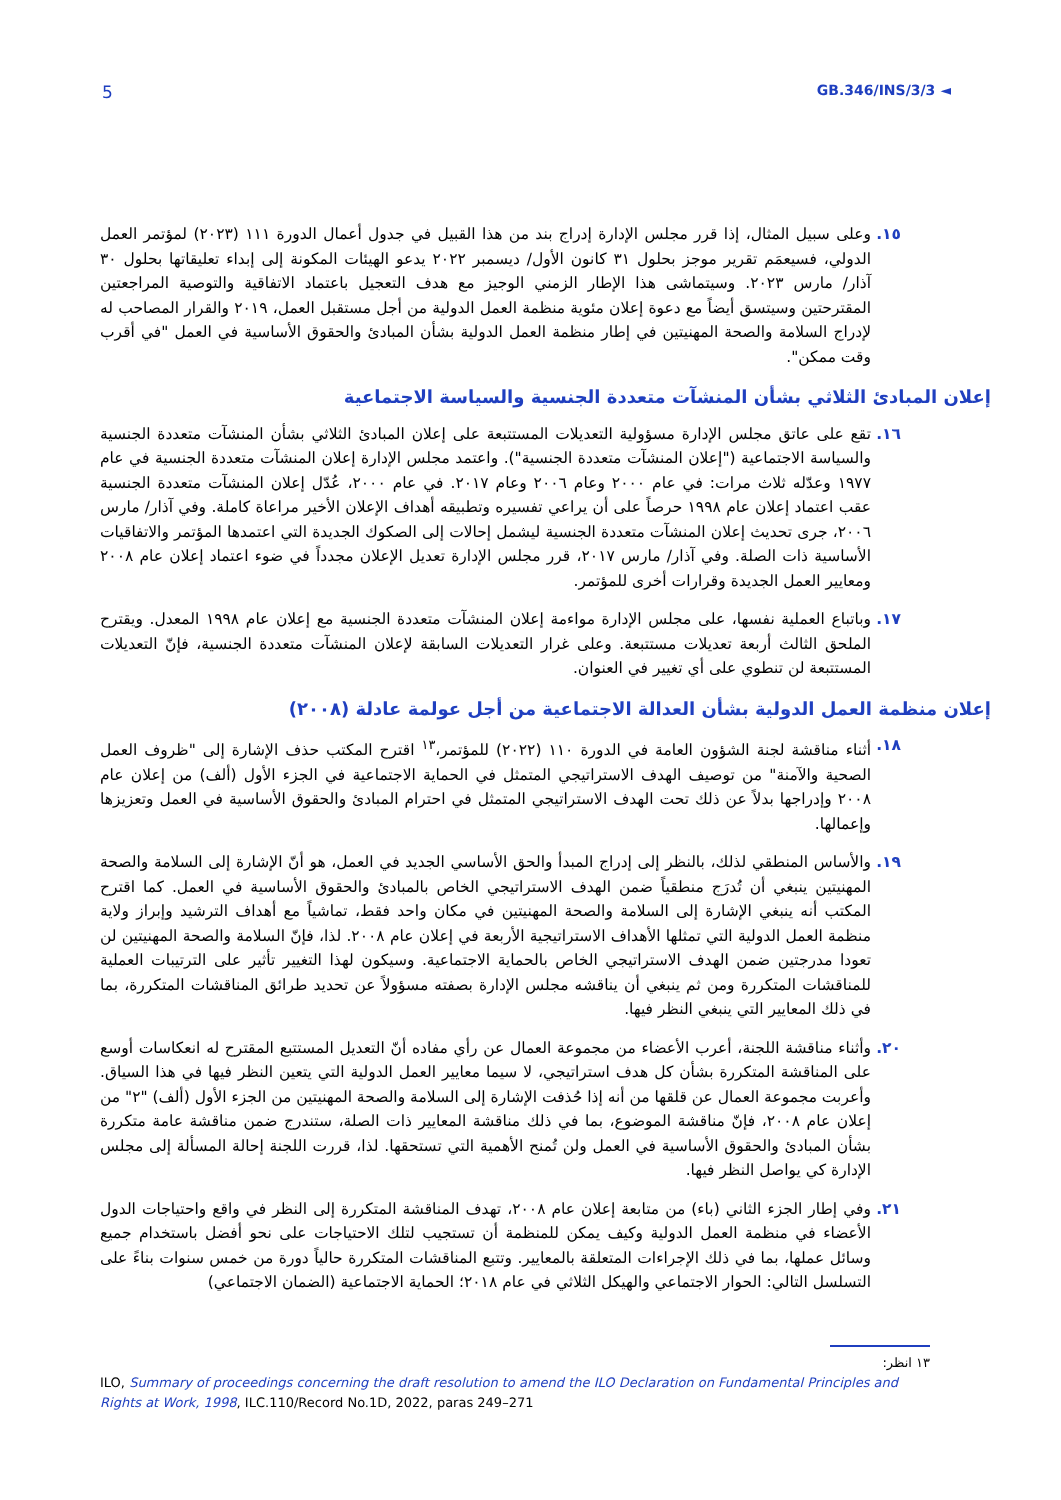5 GB.346/INS/3/3 ◄
١٥. وعلى سبيل المثال، إذا قرر مجلس الإدارة إدراج بند من هذا القبيل في جدول أعمال الدورة ١١١ (٢٠٢٣) لمؤتمر العمل الدولي، فسيعمَم تقرير موجز بحلول ٣١ كانون الأول/ ديسمبر ٢٠٢٢ يدعو الهيئات المكونة إلى إبداء تعليقاتها بحلول ٣٠ آذار/ مارس ٢٠٢٣. وسيتماشى هذا الإطار الزمني الوجيز مع هدف التعجيل باعتماد الاتفاقية والتوصية المراجعتين المقترحتين وسيتسق أيضاً مع دعوة إعلان مئوية منظمة العمل الدولية من أجل مستقبل العمل، ٢٠١٩ والقرار المصاحب له لإدراج السلامة والصحة المهنيتين في إطار منظمة العمل الدولية بشأن المبادئ والحقوق الأساسية في العمل "في أقرب وقت ممكن".
إعلان المبادئ الثلاثي بشأن المنشآت متعددة الجنسية والسياسة الاجتماعية
١٦. تقع على عاتق مجلس الإدارة مسؤولية التعديلات المستتبعة على إعلان المبادئ الثلاثي بشأن المنشآت متعددة الجنسية والسياسة الاجتماعية ("إعلان المنشآت متعددة الجنسية"). واعتمد مجلس الإدارة إعلان المنشآت متعددة الجنسية في عام ١٩٧٧ وعدّله ثلاث مرات: في عام ٢٠٠٠ وعام ٢٠٠٦ وعام ٢٠١٧. في عام ٢٠٠٠، عُدّل إعلان المنشآت متعددة الجنسية عقب اعتماد إعلان عام ١٩٩٨ حرصاً على أن يراعي تفسيره وتطبيقه أهداف الإعلان الأخير مراعاة كاملة. وفي آذار/ مارس ٢٠٠٦، جرى تحديث إعلان المنشآت متعددة الجنسية ليشمل إحالات إلى الصكوك الجديدة التي اعتمدها المؤتمر والاتفاقيات الأساسية ذات الصلة. وفي آذار/ مارس ٢٠١٧، قرر مجلس الإدارة تعديل الإعلان مجدداً في ضوء اعتماد إعلان عام ٢٠٠٨ ومعايير العمل الجديدة وقرارات أخرى للمؤتمر.
١٧. وباتباع العملية نفسها، على مجلس الإدارة مواءمة إعلان المنشآت متعددة الجنسية مع إعلان عام ١٩٩٨ المعدل. ويقترح الملحق الثالث أربعة تعديلات مستتبعة. وعلى غرار التعديلات السابقة لإعلان المنشآت متعددة الجنسية، فإنّ التعديلات المستتبعة لن تنطوي على أي تغيير في العنوان.
إعلان منظمة العمل الدولية بشأن العدالة الاجتماعية من أجل عولمة عادلة (٢٠٠٨)
١٨. أثناء مناقشة لجنة الشؤون العامة في الدورة ١١٠ (٢٠٢٢) للمؤتمر،<sup>١٣</sup> اقترح المكتب حذف الإشارة إلى "ظروف العمل الصحية والآمنة" من توصيف الهدف الاستراتيجي المتمثل في الحماية الاجتماعية في الجزء الأول (ألف) من إعلان عام ٢٠٠٨ وإدراجها بدلاً عن ذلك تحت الهدف الاستراتيجي المتمثل في احترام المبادئ والحقوق الأساسية في العمل وتعزيزها وإعمالها.
١٩. والأساس المنطقي لذلك، بالنظر إلى إدراج المبدأ والحق الأساسي الجديد في العمل، هو أنّ الإشارة إلى السلامة والصحة المهنيتين ينبغي أن تُدرَج منطقياً ضمن الهدف الاستراتيجي الخاص بالمبادئ والحقوق الأساسية في العمل. كما اقترح المكتب أنه ينبغي الإشارة إلى السلامة والصحة المهنيتين في مكان واحد فقط، تماشياً مع أهداف الترشيد وإبراز ولاية منظمة العمل الدولية التي تمثلها الأهداف الاستراتيجية الأربعة في إعلان عام ٢٠٠٨. لذا، فإنّ السلامة والصحة المهنيتين لن تعودا مدرجتين ضمن الهدف الاستراتيجي الخاص بالحماية الاجتماعية. وسيكون لهذا التغيير تأثير على الترتيبات العملية للمناقشات المتكررة ومن ثم ينبغي أن يناقشه مجلس الإدارة بصفته مسؤولاً عن تحديد طرائق المناقشات المتكررة، بما في ذلك المعايير التي ينبغي النظر فيها.
٢٠. وأثناء مناقشة اللجنة، أعرب الأعضاء من مجموعة العمال عن رأي مفاده أنّ التعديل المستتبع المقترح له انعكاسات أوسع على المناقشة المتكررة بشأن كل هدف استراتيجي، لا سيما معايير العمل الدولية التي يتعين النظر فيها في هذا السياق. وأعربت مجموعة العمال عن قلقها من أنه إذا حُذفت الإشارة إلى السلامة والصحة المهنيتين من الجزء الأول (ألف) "٢" من إعلان عام ٢٠٠٨، فإنّ مناقشة الموضوع، بما في ذلك مناقشة المعايير ذات الصلة، ستندرج ضمن مناقشة عامة متكررة بشأن المبادئ والحقوق الأساسية في العمل ولن تُمنح الأهمية التي تستحقها. لذا، قررت اللجنة إحالة المسألة إلى مجلس الإدارة كي يواصل النظر فيها.
٢١. وفي إطار الجزء الثاني (باء) من متابعة إعلان عام ٢٠٠٨، تهدف المناقشة المتكررة إلى النظر في واقع واحتياجات الدول الأعضاء في منظمة العمل الدولية وكيف يمكن للمنظمة أن تستجيب لتلك الاحتياجات على نحو أفضل باستخدام جميع وسائل عملها، بما في ذلك الإجراءات المتعلقة بالمعايير. وتتبع المناقشات المتكررة حالياً دورة من خمس سنوات بناءً على التسلسل التالي: الحوار الاجتماعي والهيكل الثلاثي في عام ٢٠١٨؛ الحماية الاجتماعية (الضمان الاجتماعي)
١٣ انظر:
ILO, Summary of proceedings concerning the draft resolution to amend the ILO Declaration on Fundamental Principles and Rights at Work, 1998, ILC.110/Record No.1D, 2022, paras 249–271